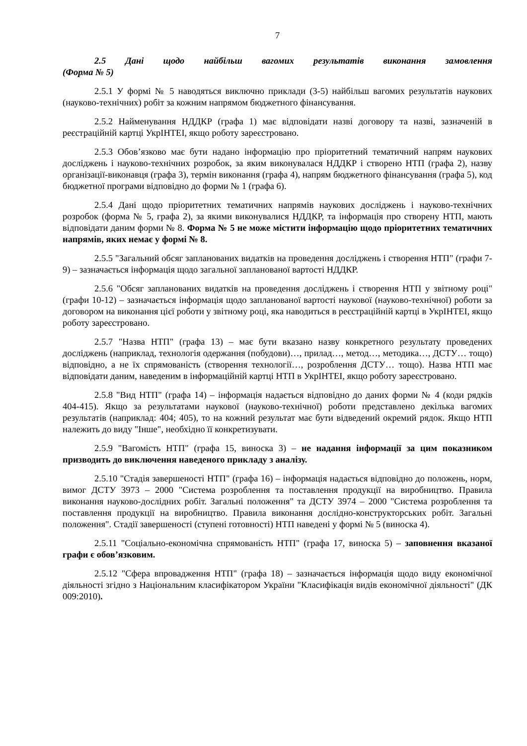7
2.5 Дані щодо найбільш вагомих результатів виконання замовлення (Форма № 5)
2.5.1 У формі № 5 наводяться виключно приклади (3-5) найбільш вагомих результатів наукових (науково-технічних) робіт за кожним напрямом бюджетного фінансування.
2.5.2 Найменування НДДКР (графа 1) має відповідати назві договору та назві, зазначеній в реєстраційній картці УкрІНТЕІ, якщо роботу зареєстровано.
2.5.3 Обов’язково має бути надано інформацію про пріоритетний тематичний напрям наукових досліджень і науково-технічних розробок, за яким виконувалася НДДКР і створено НТП (графа 2), назву організації-виконавця (графа 3), термін виконання (графа 4), напрям бюджетного фінансування (графа 5), код бюджетної програми відповідно до форми № 1 (графа 6).
2.5.4 Дані щодо пріоритетних тематичних напрямів наукових досліджень і науково-технічних розробок (форма № 5, графа 2), за якими виконувалися НДДКР, та інформація про створену НТП, мають відповідати даним форми № 8. Форма № 5 не може містити інформацію щодо пріоритетних тематичних напрямів, яких немає у формі № 8.
2.5.5 "Загальний обсяг запланованих видатків на проведення досліджень і створення НТП" (графи 7-9) – зазначається інформація щодо загальної запланованої вартості НДДКР.
2.5.6 "Обсяг запланованих видатків на проведення досліджень і створення НТП у звітному році" (графи 10-12) – зазначається інформація щодо запланованої вартості наукової (науково-технічної) роботи за договором на виконання цієї роботи у звітному році, яка наводиться в реєстраційній картці в УкрІНТЕІ, якщо роботу зареєстровано.
2.5.7 "Назва НТП" (графа 13) – має бути вказано назву конкретного результату проведених досліджень (наприклад, технологія одержання (побудови)…, прилад…, метод…, методика…, ДСТУ… тощо) відповідно, а не їх спрямованість (створення технології…, розроблення ДСТУ… тощо). Назва НТП має відповідати даним, наведеним в інформаційній картці НТП в УкрІНТЕІ, якщо роботу зареєстровано.
2.5.8 "Вид НТП" (графа 14) – інформація надається відповідно до даних форми № 4 (коди рядків 404-415). Якщо за результатами наукової (науково-технічної) роботи представлено декілька вагомих результатів (наприклад: 404; 405), то на кожний результат має бути відведений окремий рядок. Якщо НТП належить до виду "Інше", необхідно її конкретизувати.
2.5.9 "Вагомість НТП" (графа 15, виноска 3) – не надання інформації за цим показником призводить до виключення наведеного прикладу з аналізу.
2.5.10 "Стадія завершеності НТП" (графа 16) – інформація надається відповідно до положень, норм, вимог ДСТУ 3973 – 2000 "Система розроблення та поставлення продукції на виробництво. Правила виконання науково-дослідних робіт. Загальні положення" та ДСТУ 3974 – 2000 "Система розроблення та поставлення продукції на виробництво. Правила виконання дослідно-конструкторських робіт. Загальні положення". Стадії завершеності (ступені готовності) НТП наведені у формі № 5 (виноска 4).
2.5.11 "Соціально-економічна спрямованість НТП" (графа 17, виноска 5) – заповнення вказаної графи є обов’язковим.
2.5.12 "Сфера впровадження НТП" (графа 18) – зазначається інформація щодо виду економічної діяльності згідно з Національним класифікатором України "Класифікація видів економічної діяльності" (ДК 009:2010).